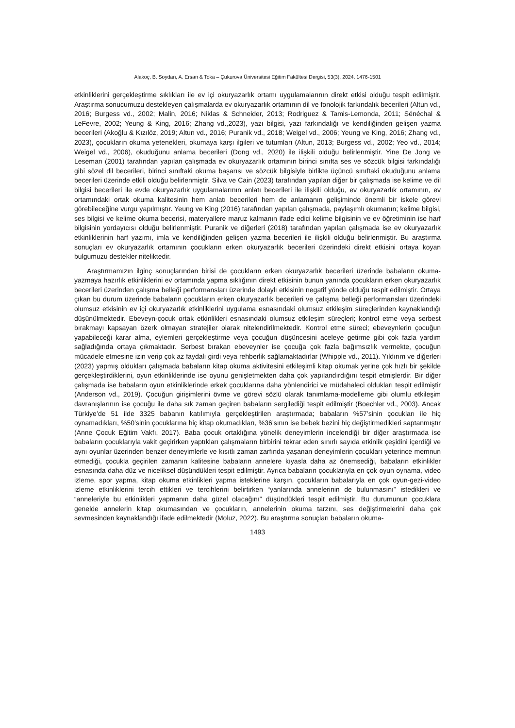Alakoç, B. Soydan, A. Ersan & Toka – Çukurova Üniversitesi Eğitim Fakültesi Dergisi, 53(3), 2024, 1476-1501
etkinliklerini gerçekleştirme sıklıkları ile ev içi okuryazarlık ortamı uygulamalarının direkt etkisi olduğu tespit edilmiştir. Araştırma sonucumuzu destekleyen çalışmalarda ev okuryazarlık ortamının dil ve fonolojik farkındalık becerileri (Altun vd., 2016; Burgess vd., 2002; Malin, 2016; Niklas & Schneider, 2013; Rodriguez & Tamis-Lemonda, 2011; Sénéchal & LeFevre, 2002; Yeung & King, 2016; Zhang vd.,2023), yazı bilgisi, yazı farkındalığı ve kendiliğinden gelişen yazma becerileri (Akoğlu & Kızılöz, 2019; Altun vd., 2016; Puranik vd., 2018; Weigel vd., 2006; Yeung ve King, 2016; Zhang vd., 2023), çocukların okuma yetenekleri, okumaya karşı ilgileri ve tutumları (Altun, 2013; Burgess vd., 2002; Yeo vd., 2014; Weigel vd., 2006), okuduğunu anlama becerileri (Dong vd., 2020) ile ilişkili olduğu belirlenmiştir. Yine De Jong ve Leseman (2001) tarafından yapılan çalışmada ev okuryazarlık ortamının birinci sınıfta ses ve sözcük bilgisi farkındalığı gibi sözel dil becerileri, birinci sınıftaki okuma başarısı ve sözcük bilgisiyle birlikte üçüncü sınıftaki okuduğunu anlama becerileri üzerinde etkili olduğu belirlenmiştir. Silva ve Cain (2023) tarafından yapılan diğer bir çalışmada ise kelime ve dil bilgisi becerileri ile evde okuryazarlık uygulamalarının anlatı becerileri ile ilişkili olduğu, ev okuryazarlık ortamının, ev ortamındaki ortak okuma kalitesinin hem anlatı becerileri hem de anlamanın gelişiminde önemli bir iskele görevi görebileceğine vurgu yapılmıştır. Yeung ve King (2016) tarafından yapılan çalışmada, paylaşımlı okumanın; kelime bilgisi, ses bilgisi ve kelime okuma becerisi, materyallere maruz kalmanın ifade edici kelime bilgisinin ve ev öğretiminin ise harf bilgisinin yordayıcısı olduğu belirlenmiştir. Puranik ve diğerleri (2018) tarafından yapılan çalışmada ise ev okuryazarlık etkinliklerinin harf yazımı, imla ve kendiliğinden gelişen yazma becerileri ile ilişkili olduğu belirlenmiştir. Bu araştırma sonuçları ev okuryazarlık ortamının çocukların erken okuryazarlık becerileri üzerindeki direkt etkisini ortaya koyan bulgumuzu destekler niteliktedir.
Araştırmamızın ilginç sonuçlarından birisi de çocukların erken okuryazarlık becerileri üzerinde babaların okuma-yazmaya hazırlık etkinliklerini ev ortamında yapma sıklığının direkt etkisinin bunun yanında çocukların erken okuryazarlık becerileri üzerinden çalışma belleği performansları üzerinde dolaylı etkisinin negatif yönde olduğu tespit edilmiştir. Ortaya çıkan bu durum üzerinde babaların çocukların erken okuryazarlık becerileri ve çalışma belleği performansları üzerindeki olumsuz etkisinin ev içi okuryazarlık etkinliklerini uygulama esnasındaki olumsuz etkileşim süreçlerinden kaynaklandığı düşünülmektedir. Ebeveyn-çocuk ortak etkinlikleri esnasındaki olumsuz etkileşim süreçleri; kontrol etme veya serbest bırakmayı kapsayan özerk olmayan stratejiler olarak nitelendirilmektedir. Kontrol etme süreci; ebeveynlerin çocuğun yapabileceği karar alma, eylemleri gerçekleştirme veya çocuğun düşüncesini aceleye getirme gibi çok fazla yardım sağladığında ortaya çıkmaktadır. Serbest bırakan ebeveynler ise çocuğa çok fazla bağımsızlık vermekte, çocuğun mücadele etmesine izin verip çok az faydalı girdi veya rehberlik sağlamaktadırlar (Whipple vd., 2011). Yıldırım ve diğerleri (2023) yapmış oldukları çalışmada babaların kitap okuma aktivitesini etkileşimli kitap okumak yerine çok hızlı bir şekilde gerçekleştirdiklerini, oyun etkinliklerinde ise oyunu genişletmekten daha çok yapılandırdığını tespit etmişlerdir. Bir diğer çalışmada ise babaların oyun etkinliklerinde erkek çocuklarına daha yönlendirici ve müdahaleci oldukları tespit edilmiştir (Anderson vd., 2019). Çocuğun girişimlerini övme ve görevi sözlü olarak tanımlama-modelleme gibi olumlu etkileşim davranışlarının ise çocuğu ile daha sık zaman geçiren babaların sergilediği tespit edilmiştir (Boechler vd., 2003). Ancak Türkiye’de 51 ilde 3325 babanın katılımıyla gerçekleştirilen araştırmada; babaların %57’sinin çocukları ile hiç oynamadıkları, %50’sinin çocuklarına hiç kitap okumadıkları, %36’sının ise bebek bezini hiç değiştirmedikleri saptanmıştır (Anne Çocuk Eğitim Vakfı, 2017). Baba çocuk ortaklığına yönelik deneyimlerin incelendiği bir diğer araştırmada ise babaların çocuklarıyla vakit geçirirken yaptıkları çalışmaların birbirini tekrar eden sınırlı sayıda etkinlik çeşidini içerdiği ve aynı oyunlar üzerinden benzer deneyimlerle ve kısıtlı zaman zarfında yaşanan deneyimlerin çocukları yeterince memnun etmediği, çocukla geçirilen zamanın kalitesine babaların annelere kıyasla daha az önemsediği, babaların etkinlikler esnasında daha düz ve niceliksel düşündükleri tespit edilmiştir. Ayrıca babaların çocuklarıyla en çok oyun oynama, video izleme, spor yapma, kitap okuma etkinlikleri yapma isteklerine karşın, çocukların babalarıyla en çok oyun-gezi-video izleme etkinliklerini tercih ettikleri ve tercihlerini belirtirken “yanlarında annelerinin de bulunmasını” istedikleri ve “anneleriyle bu etkinlikleri yapmanın daha güzel olacağını” düşündükleri tespit edilmiştir. Bu durumunun çocuklara genelde annelerin kitap okumasından ve çocukların, annelerinin okuma tarzını, ses değiştirmelerini daha çok sevmesinden kaynaklandığı ifade edilmektedir (Moluz, 2022). Bu araştırma sonuçları babaların okuma-
1493